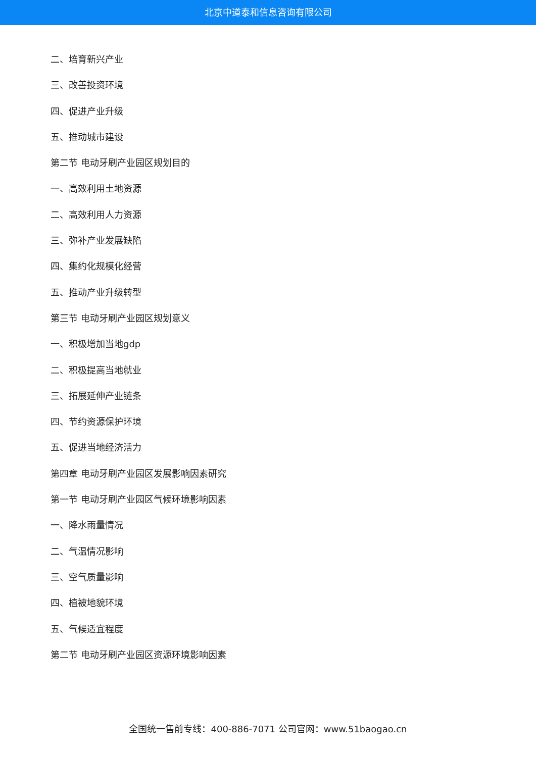北京中道泰和信息咨询有限公司
二、培育新兴产业
三、改善投资环境
四、促进产业升级
五、推动城市建设
第二节 电动牙刷产业园区规划目的
一、高效利用土地资源
二、高效利用人力资源
三、弥补产业发展缺陷
四、集约化规模化经营
五、推动产业升级转型
第三节 电动牙刷产业园区规划意义
一、积极增加当地gdp
二、积极提高当地就业
三、拓展延伸产业链条
四、节约资源保护环境
五、促进当地经济活力
第四章 电动牙刷产业园区发展影响因素研究
第一节 电动牙刷产业园区气候环境影响因素
一、降水雨量情况
二、气温情况影响
三、空气质量影响
四、植被地貌环境
五、气候适宜程度
第二节 电动牙刷产业园区资源环境影响因素
全国统一售前专线：400-886-7071 公司官网：www.51baogao.cn